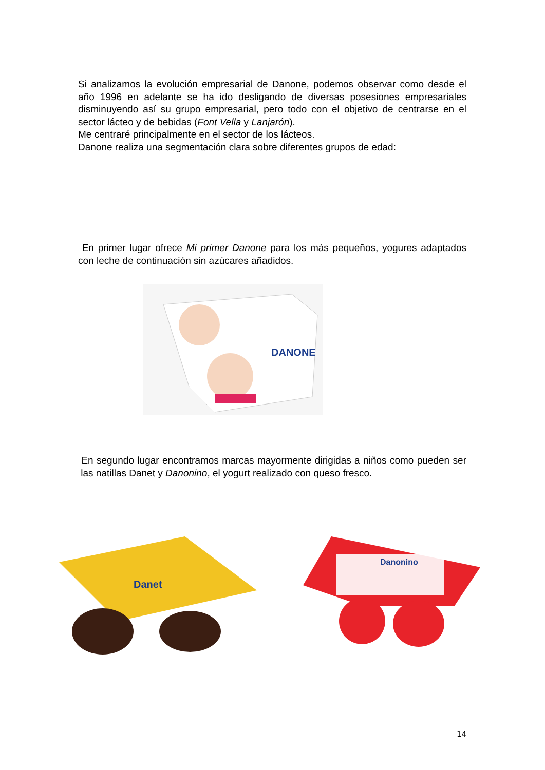Si analizamos la evolución empresarial de Danone, podemos observar como desde el año 1996 en adelante se ha ido desligando de diversas posesiones empresariales disminuyendo así su grupo empresarial, pero todo con el objetivo de centrarse en el sector lácteo y de bebidas (Font Vella y Lanjarón).
Me centraré principalmente en el sector de los lácteos.
Danone realiza una segmentación clara sobre diferentes grupos de edad:
En primer lugar ofrece Mi primer Danone para los más pequeños, yogures adaptados con leche de continuación sin azúcares añadidos.
DANONE
En segundo lugar encontramos marcas mayormente dirigidas a niños como pueden ser las natillas Danet y Danonino, el yogurt realizado con queso fresco.
Danet
Danonino
14